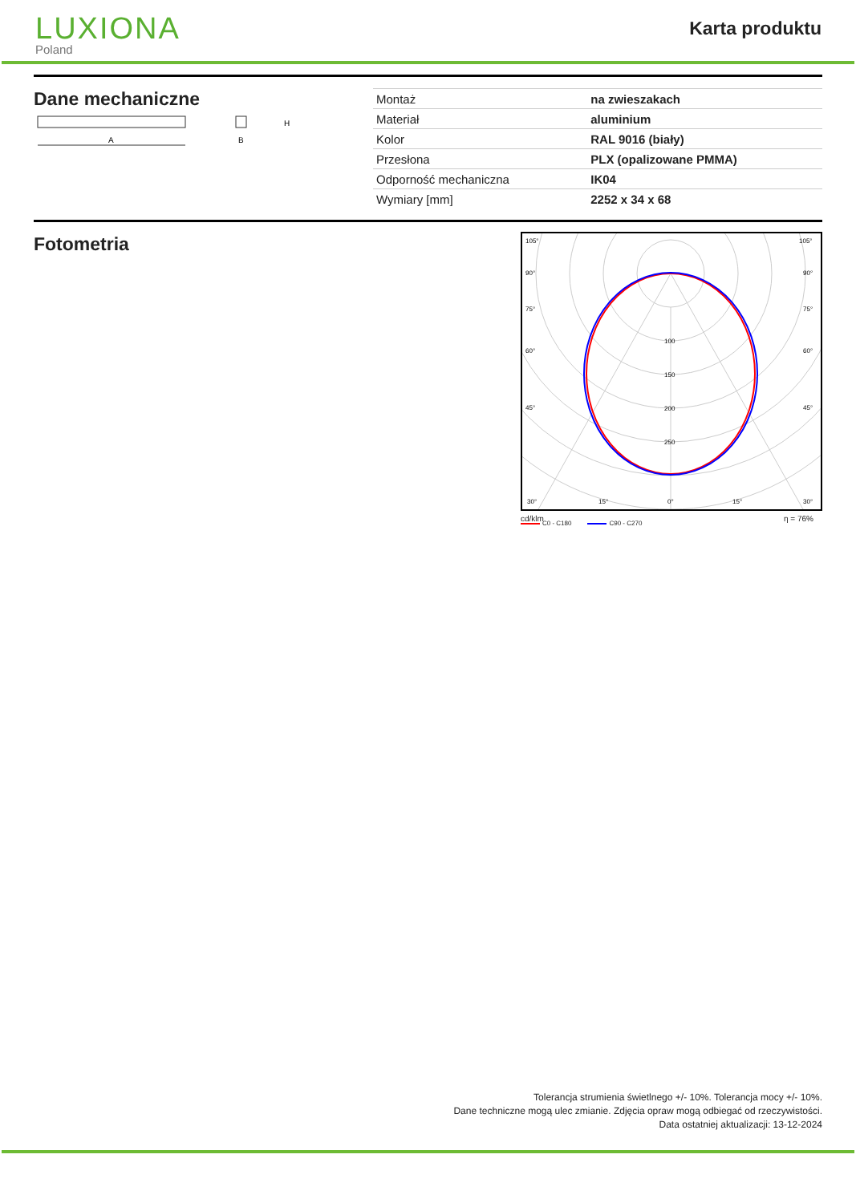LUXIONA
Poland
Karta produktu
Dane mechaniczne
A
H
B
| Montaż | na zwieszakach |
| Materiał | aluminium |
| Kolor | RAL 9016 (biały) |
| Przesłona | PLX (opalizowane PMMA) |
| Odporność mechaniczna | IK04 |
| Wymiary [mm] | 2252 x 34 x 68 |
Fotometria
105°
105°
90°
90°
75°
75°
60°
60°
45°
45°
100
150
200
250
30°
15°
0°
15°
30°
cd/klm η = 76%
C0 - C180 C90 - C270
Tolerancja strumienia świetlnego +/- 10%. Tolerancja mocy +/- 10%.
Dane techniczne mogą ulec zmianie. Zdjęcia opraw mogą odbiegać od rzeczywistości.
Data ostatniej aktualizacji: 13-12-2024